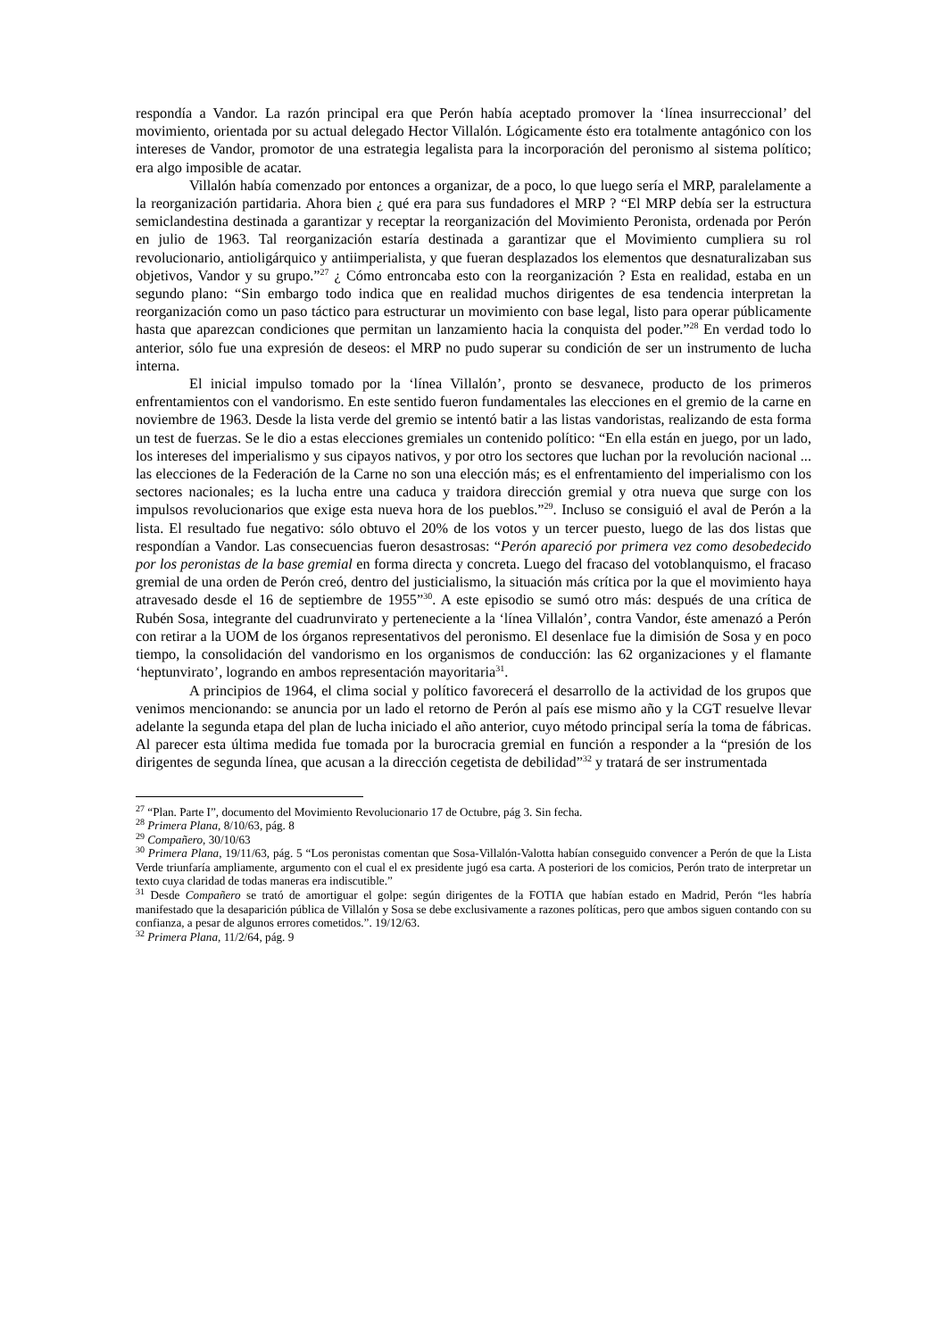respondía a Vandor. La razón principal era que Perón había aceptado promover la ‘línea insurreccional’ del movimiento, orientada por su actual delegado Hector Villalón. Lógicamente ésto era totalmente antagónico con los intereses de Vandor, promotor de una estrategia legalista para la incorporación del peronismo al sistema político; era algo imposible de acatar.
Villalón había comenzado por entonces a organizar, de a poco, lo que luego sería el MRP, paralelamente a la reorganización partidaria. Ahora bien ¿ qué era para sus fundadores el MRP ? “El MRP debía ser la estructura semiclandestina destinada a garantizar y receptar la reorganización del Movimiento Peronista, ordenada por Perón en julio de 1963. Tal reorganización estaría destinada a garantizar que el Movimiento cumpliera su rol revolucionario, antioligárquico y antiimperialista, y que fueran desplazados los elementos que desnaturalizaban sus objetivos, Vandor y su grupo.”<sup>27</sup> ¿ Cómo entroncaba esto con la reorganización ? Esta en realidad, estaba en un segundo plano: “Sin embargo todo indica que en realidad muchos dirigentes de esa tendencia interpretan la reorganización como un paso táctico para estructurar un movimiento con base legal, listo para operar públicamente hasta que aparezcan condiciones que permitan un lanzamiento hacia la conquista del poder.”<sup>28</sup> En verdad todo lo anterior, sólo fue una expresión de deseos: el MRP no pudo superar su condición de ser un instrumento de lucha interna.
El inicial impulso tomado por la ‘línea Villalón’, pronto se desvanece, producto de los primeros enfrentamientos con el vandorismo. En este sentido fueron fundamentales las elecciones en el gremio de la carne en noviembre de 1963. Desde la lista verde del gremio se intentó batir a las listas vandoristas, realizando de esta forma un test de fuerzas. Se le dio a estas elecciones gremiales un contenido político: “En ella están en juego, por un lado, los intereses del imperialismo y sus cipayos nativos, y por otro los sectores que luchan por la revolución nacional ... las elecciones de la Federación de la Carne no son una elección más; es el enfrentamiento del imperialismo con los sectores nacionales; es la lucha entre una caduca y traidora dirección gremial y otra nueva que surge con los impulsos revolucionarios que exige esta nueva hora de los pueblos.”<sup>29</sup>. Incluso se consiguió el aval de Perón a la lista. El resultado fue negativo: sólo obtuvo el 20% de los votos y un tercer puesto, luego de las dos listas que respondían a Vandor. Las consecuencias fueron desastrosas: “Perón apareció por primera vez como desobedecido por los peronistas de la base gremial en forma directa y concreta. Luego del fracaso del votoblanquismo, el fracaso gremial de una orden de Perón creó, dentro del justicialismo, la situación más crítica por la que el movimiento haya atravesado desde el 16 de septiembre de 1955”<sup>30</sup>. A este episodio se sumó otro más: después de una crítica de Rubén Sosa, integrante del cuadrunvirato y perteneciente a la ‘línea Villalón’, contra Vandor, éste amenazó a Perón con retirar a la UOM de los órganos representativos del peronismo. El desenlace fue la dimisión de Sosa y en poco tiempo, la consolidación del vandorismo en los organismos de conducción: las 62 organizaciones y el flamante ‘heptunvirato’, logrando en ambos representación mayoritaria<sup>31</sup>.
A principios de 1964, el clima social y político favorecerá el desarrollo de la actividad de los grupos que venimos mencionando: se anuncia por un lado el retorno de Perón al país ese mismo año y la CGT resuelve llevar adelante la segunda etapa del plan de lucha iniciado el año anterior, cuyo método principal sería la toma de fábricas. Al parecer esta última medida fue tomada por la burocracia gremial en función a responder a la “presión de los dirigentes de segunda línea, que acusan a la dirección cegetista de debilidad”<sup>32</sup> y tratará de ser instrumentada
<sup>27</sup> “Plan. Parte I”, documento del Movimiento Revolucionario 17 de Octubre, pág 3. Sin fecha.
<sup>28</sup> Primera Plana, 8/10/63, pág. 8
<sup>29</sup> Compañero, 30/10/63
<sup>30</sup> Primera Plana, 19/11/63, pág. 5 “Los peronistas comentan que Sosa-Villalón-Valotta habían conseguido convencer a Perón de que la Lista Verde triunfaría ampliamente, argumento con el cual el ex presidente jugó esa carta. A posteriori de los comicios, Perón trato de interpretar un texto cuya claridad de todas maneras era indiscutible.”
<sup>31</sup> Desde Compañero se trató de amortiguar el golpe: según dirigentes de la FOTIA que habían estado en Madrid, Perón “les habría manifestado que la desaparición pública de Villalón y Sosa se debe exclusivamente a razones políticas, pero que ambos siguen contando con su confianza, a pesar de algunos errores cometidos.”. 19/12/63.
<sup>32</sup> Primera Plana, 11/2/64, pág. 9